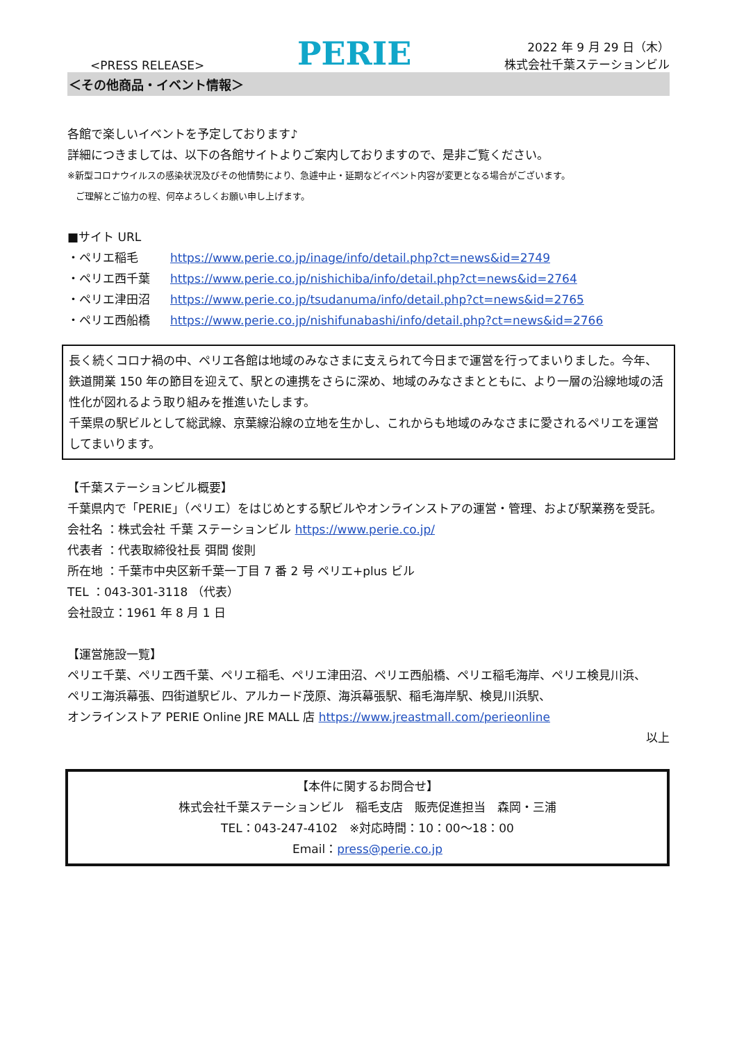<PRESS RELEASE>
PERIE
2022 年 9 月 29 日（木）
株式会社千葉ステーションビル
＜その他商品・イベント情報＞
各館で楽しいイベントを予定しております♪
詳細につきましては、以下の各館サイトよりご案内しておりますので、是非ご覧ください。
※新型コロナウイルスの感染状況及びその他情勢により、急遽中止・延期などイベント内容が変更となる場合がございます。
ご理解とご協力の程、何卒よろしくお願い申し上げます。
■サイト URL
・ペリエ稲毛 https://www.perie.co.jp/inage/info/detail.php?ct=news&id=2749
・ペリエ西千葉 https://www.perie.co.jp/nishichiba/info/detail.php?ct=news&id=2764
・ペリエ津田沼 https://www.perie.co.jp/tsudanuma/info/detail.php?ct=news&id=2765
・ペリエ西船橋 https://www.perie.co.jp/nishifunabashi/info/detail.php?ct=news&id=2766
長く続くコロナ禍の中、ペリエ各館は地域のみなさまに支えられて今日まで運営を行ってまいりました。今年、鉄道開業 150 年の節目を迎えて、駅との連携をさらに深め、地域のみなさまとともに、より一層の沿線地域の活性化が図れるよう取り組みを推進いたします。
千葉県の駅ビルとして総武線、京葉線沿線の立地を生かし、これからも地域のみなさまに愛されるペリエを運営してまいります。
【千葉ステーションビル概要】
千葉県内で「PERIE」（ペリエ）をはじめとする駅ビルやオンラインストアの運営・管理、および駅業務を受託。
会社名 ：株式会社 千葉 ステーションビル https://www.perie.co.jp/
代表者 ：代表取締役社長 弭間 俊則
所在地 ：千葉市中央区新千葉一丁目 7 番 2 号 ペリエ+plus ビル
TEL ：043-301-3118 （代表）
会社設立：1961 年 8 月 1 日
【運営施設一覧】
ペリエ千葉、ペリエ西千葉、ペリエ稲毛、ペリエ津田沼、ペリエ西船橋、ペリエ稲毛海岸、ペリエ検見川浜、
ペリエ海浜幕張、四街道駅ビル、アルカード茂原、海浜幕張駅、稲毛海岸駅、検見川浜駅、
オンラインストア PERIE Online JRE MALL 店 https://www.jreastmall.com/perieonline
以上
【本件に関するお問合せ】
株式会社千葉ステーションビル　稲毛支店　販売促進担当　森岡・三浦
TEL：043-247-4102　※対応時間：10：00～18：00
Email：press@perie.co.jp